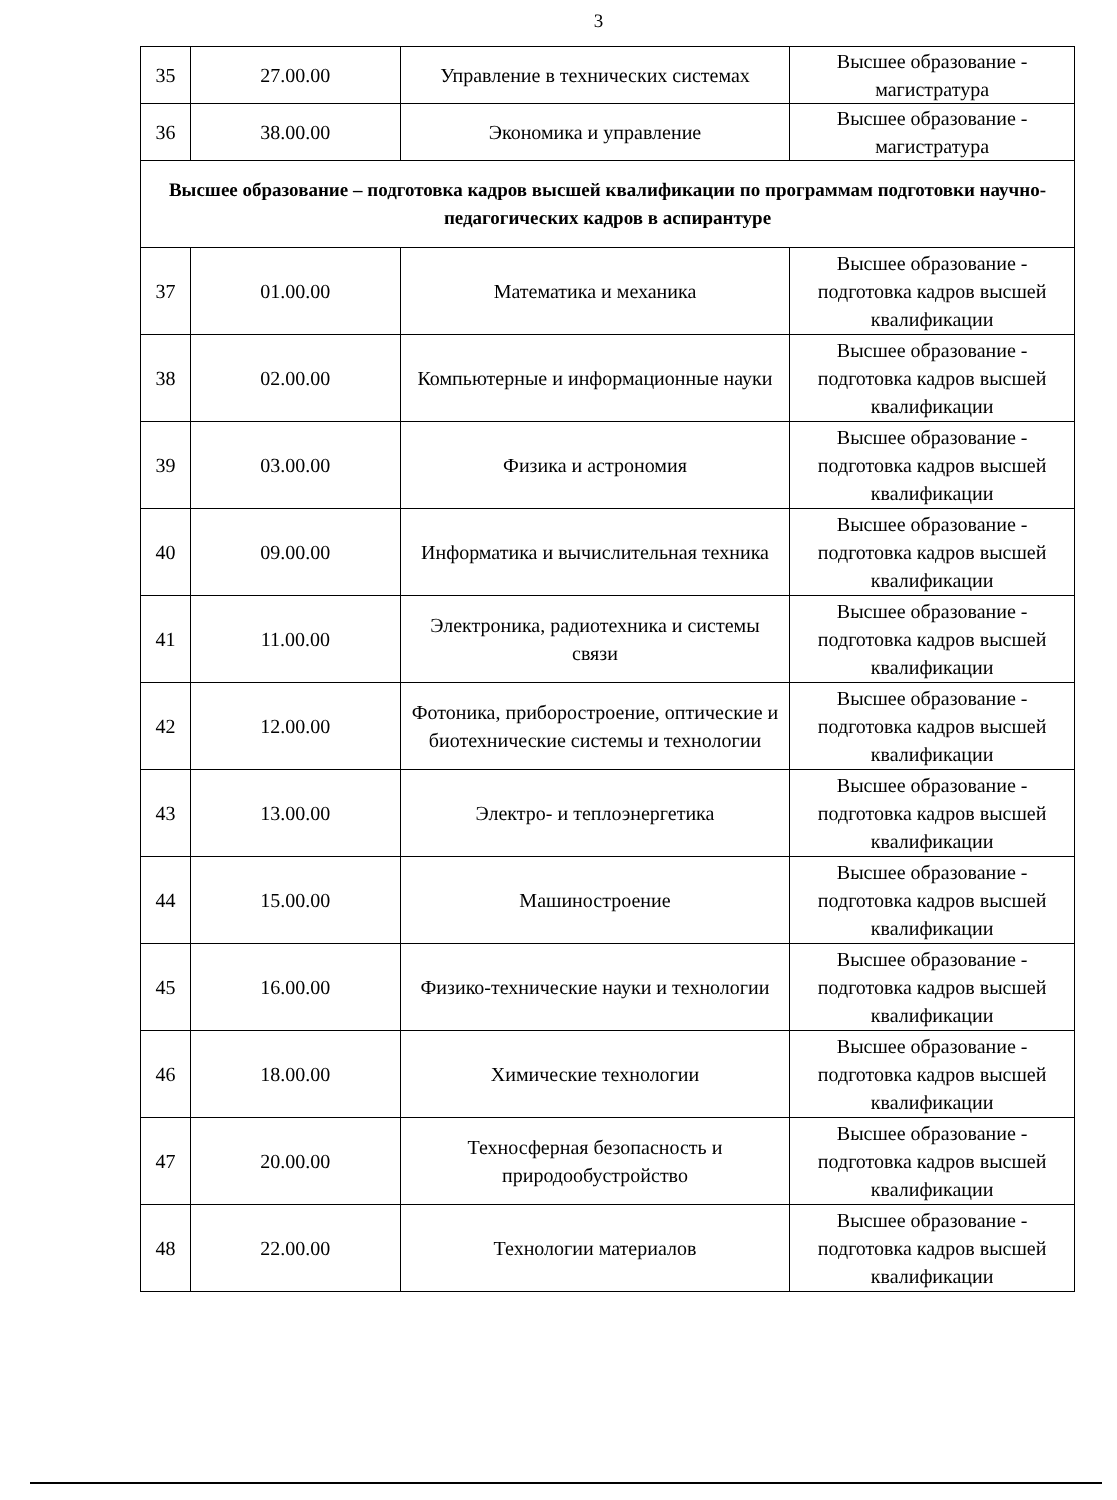3
| 35 | 27.00.00 | Управление в технических системах | Высшее образование - магистратура |
| 36 | 38.00.00 | Экономика и управление | Высшее образование - магистратура |
| Высшее образование – подготовка кадров высшей квалификации по программам подготовки научно-педагогических кадров в аспирантуре | | | |
| 37 | 01.00.00 | Математика и механика | Высшее образование - подготовка кадров высшей квалификации |
| 38 | 02.00.00 | Компьютерные и информационные науки | Высшее образование - подготовка кадров высшей квалификации |
| 39 | 03.00.00 | Физика и астрономия | Высшее образование - подготовка кадров высшей квалификации |
| 40 | 09.00.00 | Информатика и вычислительная техника | Высшее образование - подготовка кадров высшей квалификации |
| 41 | 11.00.00 | Электроника, радиотехника и системы связи | Высшее образование - подготовка кадров высшей квалификации |
| 42 | 12.00.00 | Фотоника, приборостроение, оптические и биотехнические системы и технологии | Высшее образование - подготовка кадров высшей квалификации |
| 43 | 13.00.00 | Электро- и теплоэнергетика | Высшее образование - подготовка кадров высшей квалификации |
| 44 | 15.00.00 | Машиностроение | Высшее образование - подготовка кадров высшей квалификации |
| 45 | 16.00.00 | Физико-технические науки и технологии | Высшее образование - подготовка кадров высшей квалификации |
| 46 | 18.00.00 | Химические технологии | Высшее образование - подготовка кадров высшей квалификации |
| 47 | 20.00.00 | Техносферная безопасность и природообустройство | Высшее образование - подготовка кадров высшей квалификации |
| 48 | 22.00.00 | Технологии материалов | Высшее образование - подготовка кадров высшей квалификации |